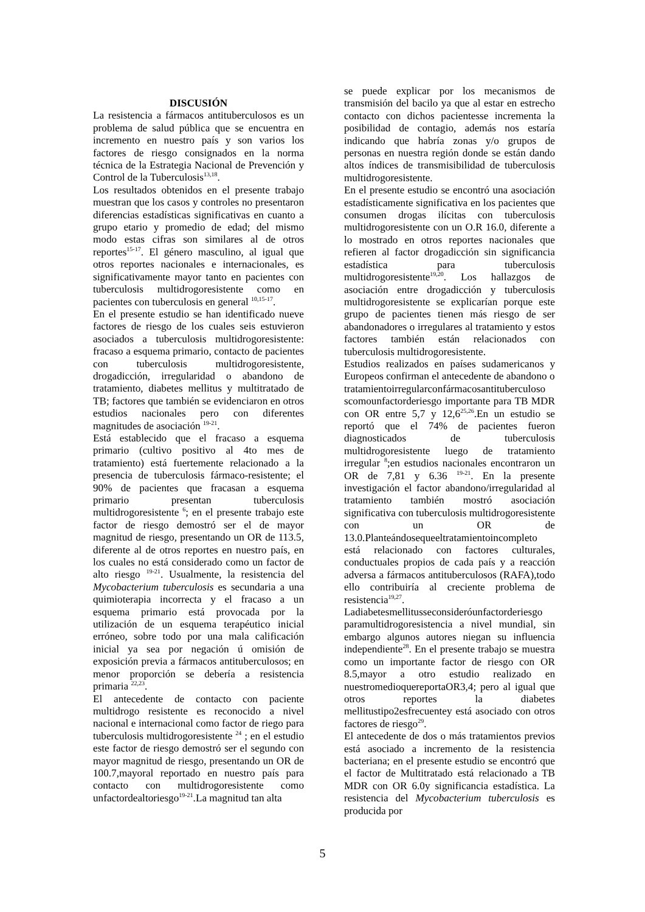DISCUSIÓN
La resistencia a fármacos antituberculosos es un problema de salud pública que se encuentra en incremento en nuestro país y son varios los factores de riesgo consignados en la norma técnica de la Estrategia Nacional de Prevención y Control de la Tuberculosis<sup>13,18</sup>.
Los resultados obtenidos en el presente trabajo muestran que los casos y controles no presentaron diferencias estadísticas significativas en cuanto a grupo etario y promedio de edad; del mismo modo estas cifras son similares al de otros reportes<sup>15-17</sup>. El género masculino, al igual que otros reportes nacionales e internacionales, es significativamente mayor tanto en pacientes con tuberculosis multidrogoresistente como en pacientes con tuberculosis en general <sup>10,15-17</sup>.
En el presente estudio se han identificado nueve factores de riesgo de los cuales seis estuvieron asociados a tuberculosis multidrogoresistente: fracaso a esquema primario, contacto de pacientes con tuberculosis multidrogoresistente, drogadicción, irregularidad o abandono de tratamiento, diabetes mellitus y multitratado de TB; factores que también se evidenciaron en otros estudios nacionales pero con diferentes magnitudes de asociación <sup>19-21</sup>.
Está establecido que el fracaso a esquema primario (cultivo positivo al 4to mes de tratamiento) está fuertemente relacionado a la presencia de tuberculosis fármaco-resistente; el 90% de pacientes que fracasan a esquema primario presentan tuberculosis multidrogoresistente <sup>6</sup>; en el presente trabajo este factor de riesgo demostró ser el de mayor magnitud de riesgo, presentando un OR de 113.5, diferente al de otros reportes en nuestro país, en los cuales no está considerado como un factor de alto riesgo <sup>19-21</sup>. Usualmente, la resistencia del Mycobacterium tuberculosis es secundaria a una quimioterapia incorrecta y el fracaso a un esquema primario está provocada por la utilización de un esquema terapéutico inicial erróneo, sobre todo por una mala calificación inicial ya sea por negación ú omisión de exposición previa a fármacos antituberculosos; en menor proporción se debería a resistencia primaria <sup>22,23</sup>.
El antecedente de contacto con paciente multidrogo resistente es reconocido a nivel nacional e internacional como factor de riego para tuberculosis multidrogoresistente <sup>24</sup> ; en el estudio este factor de riesgo demostró ser el segundo con mayor magnitud de riesgo, presentando un OR de 100.7,mayoral reportado en nuestro país para contacto con multidrogoresistente como unfactordealtoriesgo<sup>19-21</sup>.La magnitud tan alta
se puede explicar por los mecanismos de transmisión del bacilo ya que al estar en estrecho contacto con dichos pacientesse incrementa la posibilidad de contagio, además nos estaría indicando que habría zonas y/o grupos de personas en nuestra región donde se están dando altos índices de transmisibilidad de tuberculosis multidrogoresistente.
En el presente estudio se encontró una asociación estadísticamente significativa en los pacientes que consumen drogas ilícitas con tuberculosis multidrogoresistente con un O.R 16.0, diferente a lo mostrado en otros reportes nacionales que refieren al factor drogadicción sin significancia estadística para tuberculosis multidrogoresistente<sup>19,20</sup>. Los hallazgos de asociación entre drogadicción y tuberculosis multidrogoresistente se explicarían porque este grupo de pacientes tienen más riesgo de ser abandonadores o irregulares al tratamiento y estos factores también están relacionados con tuberculosis multidrogoresistente.
Estudios realizados en países sudamericanos y Europeos confirman el antecedente de abandono o
tratamientoirregularconfármacosantituberculoso scomounfactorderiesgo importante para TB MDR con OR entre 5,7 y 12,6<sup>25,26</sup>.En un estudio se reportó que el 74% de pacientes fueron diagnosticados de tuberculosis multidrogoresistente luego de tratamiento irregular <sup>8</sup>;en estudios nacionales encontraron un OR de 7,81 y 6.36 <sup>19-21</sup>. En la presente investigación el factor abandono/irregularidad al tratamiento también mostró asociación significativa con tuberculosis multidrogoresistente con un OR de 13.0.Planteándosequeeltratamientoincompleto está relacionado con factores culturales, conductuales propios de cada país y a reacción adversa a fármacos antituberculosos (RAFA),todo ello contribuiría al creciente problema de resistencia<sup>19,27</sup>.
Ladiabetesmellitusseconsideróunfactorderiesgo paramultidrogoresistencia a nivel mundial, sin embargo algunos autores niegan su influencia independiente<sup>28</sup>. En el presente trabajo se muestra como un importante factor de riesgo con OR 8.5,mayor a otro estudio realizado en nuestromedioquereportaOR3,4; pero al igual que otros reportes la diabetes mellitustipo2esfrecuentey está asociado con otros factores de riesgo<sup>29</sup>.
El antecedente de dos o más tratamientos previos está asociado a incremento de la resistencia bacteriana; en el presente estudio se encontró que el factor de Multitratado está relacionado a TB MDR con OR 6.0y significancia estadística. La resistencia del Mycobacterium tuberculosis es producida por
5